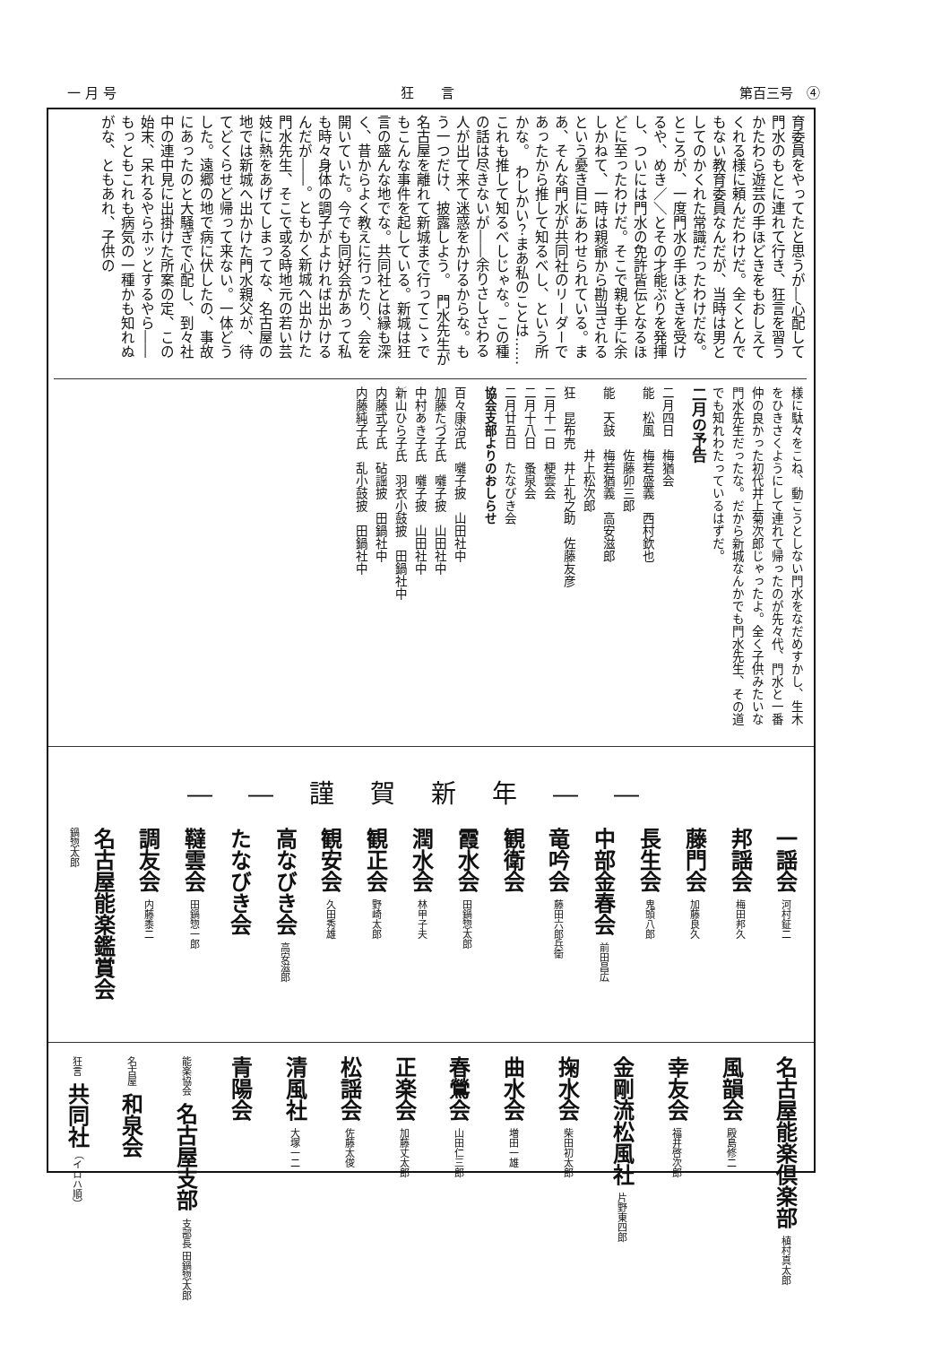一 月 号 狂　　言 第百三号　④
育委員をやってたと思うが―心配して門水のもとに連れて行き、狂言を習うかたわら遊芸の手ほどきをもおしえてくれる様に頼んだわけだ。全くとんでもない教育委員なんだが、当時は男としてのかくれた常識だったわけだな。ところが、一度門水の手ほどきを受けるや、めき／＼とその才能ぶりを発揮し、ついには門水の免許皆伝となるほどに至ったわけだ。そこで親も手に余しかねて、一時は親爺から勘当されるという憂き目にあわせられている。まあ、そんな門水が共同社のリーダーであったから推して知るべし、という所かな。　わしかい？まあ私のことは……これも推して知るべしじゃな。この種の話は尽きないが――余りさしさわる人が出て来て迷惑をかけるからな。もう一つだけ、披露しよう。　門水先生が名古屋を離れて新城まで行ってこゝでもこんな事件を起している。新城は狂言の盛んな地でな。共同社とは縁も深く、昔からよく教えに行ったり、会を開いていた。今でも同好会があって私も時々身体の調子がよければ出かけるんだが――。ともかく新城へ出かけた門水先生、そこで或る時地元の若い芸妓に熱をあげてしまってな、名古屋の地では新城へ出かけた門水親父が、待てどくらせど帰って来ない。一体どうした。遠郷の地で病に伏したの、事故にあったのと大騒ぎで心配し、到々社中の連中見に出掛けた所案の定、この始末、呆れるやらホッとするやら――もっともこれも病気の一種かも知れぬがな、ともあれ、子供の
様に駄々をこね、動こうとしない門水をなだめすかし、生木をひきさくようにして連れて帰ったのが先々代、門水と一番仲の良かった初代井上菊次郎じゃったよ。全く子供みたいな門水先生だったな。だから新城なんかでも門水先生、その道でも知れわたっているはずだ。
二月の予告
二月四日　梅猶会
能　松風　梅若盛義　西村欽也
　　　　　佐藤卯三郎
能　天鼓　梅若猶義　高安滋郎
　　　　　井上松次郎
狂　昆布売　井上礼之助　佐藤友彦
二月十一日　梗雲会
二月十八日　蚤泉会
二月廿五日　たなびき会
協会支部よりのおしらせ
百々康治氏　囃子披　山田社中
加藤たづ子氏　囃子披　山田社中
中村あき子氏　囃子披　山田社中
新山ひら子氏　羽衣小鼓披　田鍋社中
内藤式子氏　砧謡披　田鍋社中
内藤純子氏　乱小鼓披　田鍋社中
――謹賀新年――
一謡会 河村鉦二
邦謡会 梅田邦久
藤門会 加藤良久
長生会 鬼頭八郎
中部金春会 前田昌広
竜吟会 藤田六郎兵衛
観衛会
霞水会 田鍋惣太郎
潤水会 林甲子夫
観正会 野崎太郎
観安会 久田秀雄
高なびき会 高安滋郎
たなびき会
韃雲会 田鍋惣一郎
調友会 内藤黍二
名古屋能楽鑑賞会 鍋惣太郎
名古屋能楽倶楽部 植村真太郎
風韻会 殿島修二
幸友会 福井啓次郎
金剛流松風社 片野東四郎
掬水会 柴田初太郎
曲水会 増田一雄
春鶯会 山田仁三郎
正楽会 加藤丈太郎
松謡会 佐藤太俊
清風社 大塚一二
青陽会
能楽協会 名古屋支部 支部長 田鍋惣太郎
名古屋 和泉会
狂言 共同社 （イロハ順）